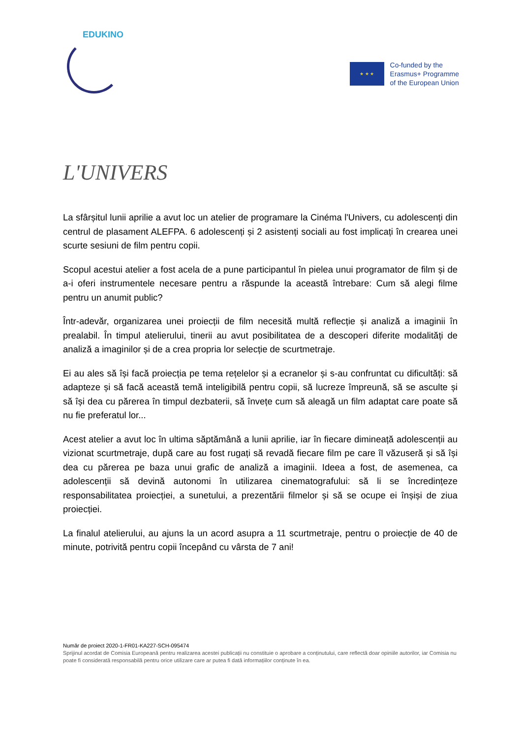EDUKINO
★ ★ ★
Co-funded by the
Erasmus+ Programme
of the European Union
L'UNIVERS
La sfârșitul lunii aprilie a avut loc un atelier de programare la Cinéma l'Univers, cu adolescenți din centrul de plasament ALEFPA. 6 adolescenți și 2 asistenți sociali au fost implicați în crearea unei scurte sesiuni de film pentru copii.
Scopul acestui atelier a fost acela de a pune participantul în pielea unui programator de film și de a-i oferi instrumentele necesare pentru a răspunde la această întrebare: Cum să alegi filme pentru un anumit public?
Într-adevăr, organizarea unei proiecții de film necesită multă reflecție și analiză a imaginii în prealabil. În timpul atelierului, tinerii au avut posibilitatea de a descoperi diferite modalități de analiză a imaginilor și de a crea propria lor selecție de scurtmetraje.
Ei au ales să își facă proiecția pe tema rețelelor și a ecranelor și s-au confruntat cu dificultăți: să adapteze și să facă această temă inteligibilă pentru copii, să lucreze împreună, să se asculte și să își dea cu părerea în timpul dezbaterii, să învețe cum să aleagă un film adaptat care poate să nu fie preferatul lor...
Acest atelier a avut loc în ultima săptămână a lunii aprilie, iar în fiecare dimineață adolescenții au vizionat scurtmetraje, după care au fost rugați să revadă fiecare film pe care îl văzuseră și să își dea cu părerea pe baza unui grafic de analiză a imaginii. Ideea a fost, de asemenea, ca adolescenții să devină autonomi în utilizarea cinematografului: să li se încredințeze responsabilitatea proiecției, a sunetului, a prezentării filmelor și să se ocupe ei înșiși de ziua proiecției.
La finalul atelierului, au ajuns la un acord asupra a 11 scurtmetraje, pentru o proiecție de 40 de minute, potrivită pentru copii începând cu vârsta de 7 ani!
Număr de proiect 2020-1-FR01-KA227-SCH-095474
Sprijinul acordat de Comisia Europeană pentru realizarea acestei publicații nu constituie o aprobare a conținutului, care reflectă doar opiniile autorilor, iar Comisia nu poate fi considerată responsabilă pentru orice utilizare care ar putea fi dată informațiilor conținute în ea.